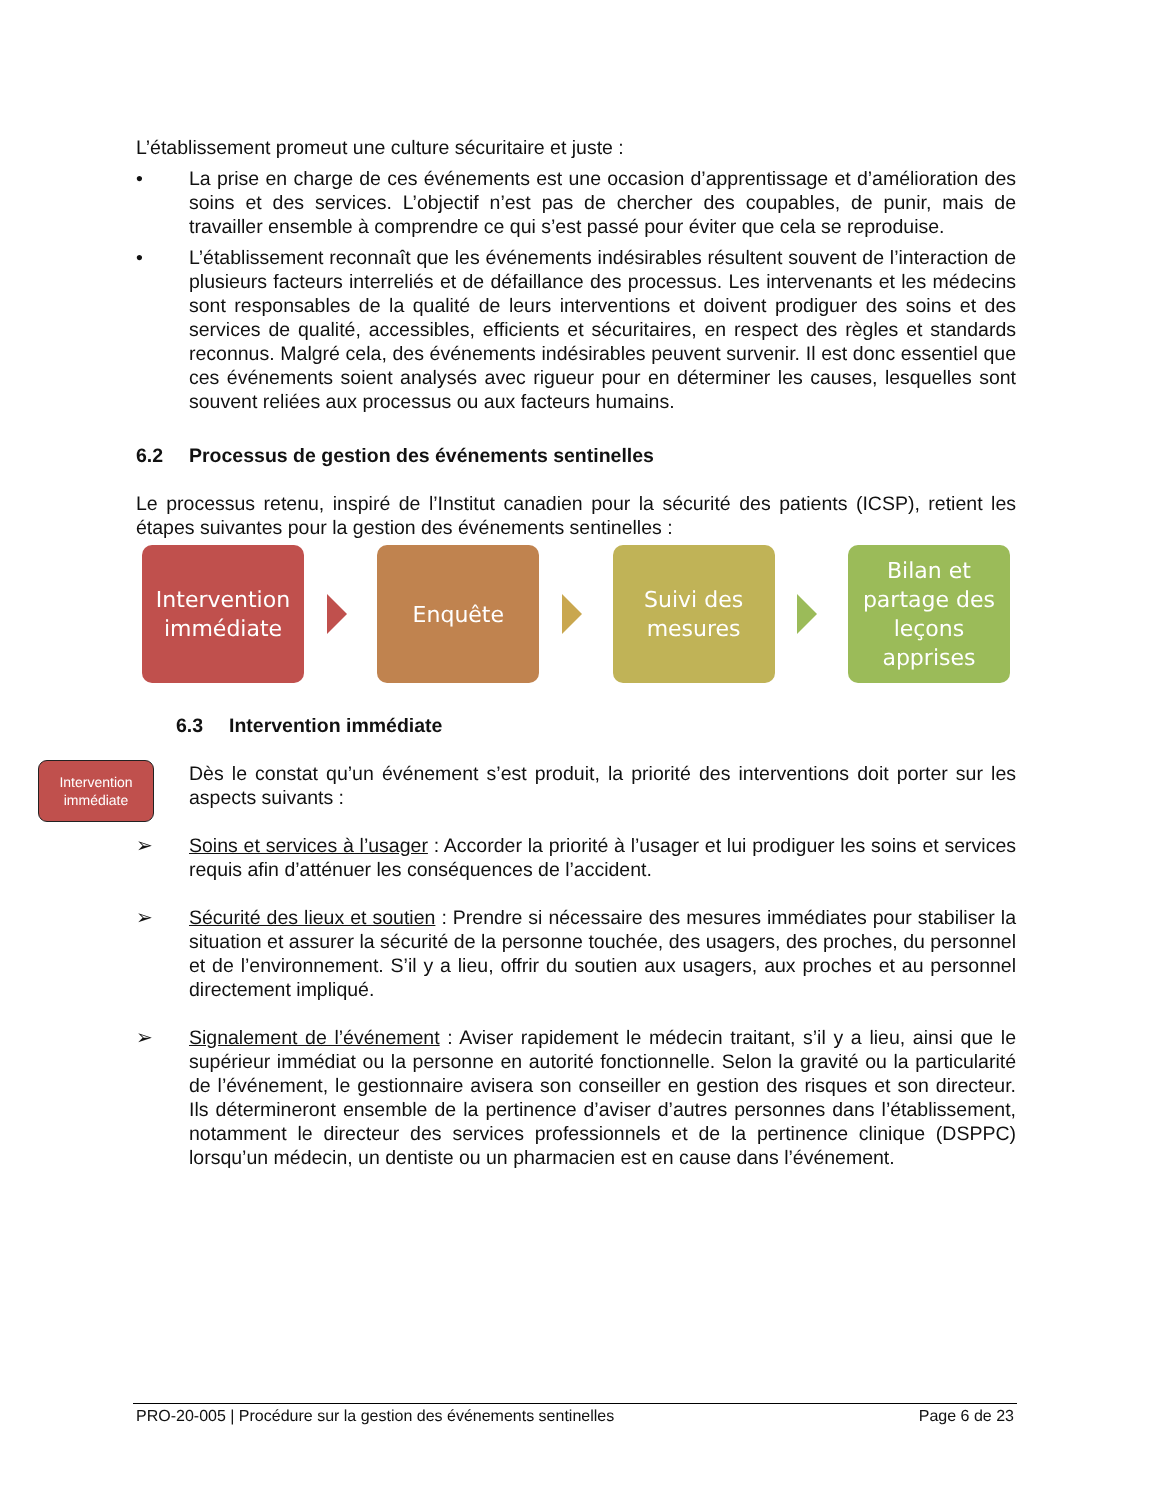L’établissement promeut une culture sécuritaire et juste :
• La prise en charge de ces événements est une occasion d’apprentissage et d’amélioration des soins et des services. L’objectif n’est pas de chercher des coupables, de punir, mais de travailler ensemble à comprendre ce qui s’est passé pour éviter que cela se reproduise.
• L’établissement reconnaît que les événements indésirables résultent souvent de l’interaction de plusieurs facteurs interreliés et de défaillance des processus. Les intervenants et les médecins sont responsables de la qualité de leurs interventions et doivent prodiguer des soins et des services de qualité, accessibles, efficients et sécuritaires, en respect des règles et standards reconnus. Malgré cela, des événements indésirables peuvent survenir. Il est donc essentiel que ces événements soient analysés avec rigueur pour en déterminer les causes, lesquelles sont souvent reliées aux processus ou aux facteurs humains.
6.2 Processus de gestion des événements sentinelles
Le processus retenu, inspiré de l’Institut canadien pour la sécurité des patients (ICSP), retient les étapes suivantes pour la gestion des événements sentinelles :
Intervention immédiate
Enquête
Suivi des mesures
Bilan et partage des leçons apprises
6.3 Intervention immédiate
Dès le constat qu’un événement s’est produit, la priorité des interventions doit porter sur les aspects suivants :
➢ Soins et services à l’usager : Accorder la priorité à l’usager et lui prodiguer les soins et services requis afin d’atténuer les conséquences de l’accident.
➢ Sécurité des lieux et soutien : Prendre si nécessaire des mesures immédiates pour stabiliser la situation et assurer la sécurité de la personne touchée, des usagers, des proches, du personnel et de l’environnement. S’il y a lieu, offrir du soutien aux usagers, aux proches et au personnel directement impliqué.
➢ Signalement de l’événement : Aviser rapidement le médecin traitant, s’il y a lieu, ainsi que le supérieur immédiat ou la personne en autorité fonctionnelle. Selon la gravité ou la particularité de l’événement, le gestionnaire avisera son conseiller en gestion des risques et son directeur. Ils détermineront ensemble de la pertinence d’aviser d’autres personnes dans l’établissement, notamment le directeur des services professionnels et de la pertinence clinique (DSPPC) lorsqu’un médecin, un dentiste ou un pharmacien est en cause dans l’événement.
Intervention immédiate
PRO-20-005 | Procédure sur la gestion des événements sentinelles Page 6 de 23